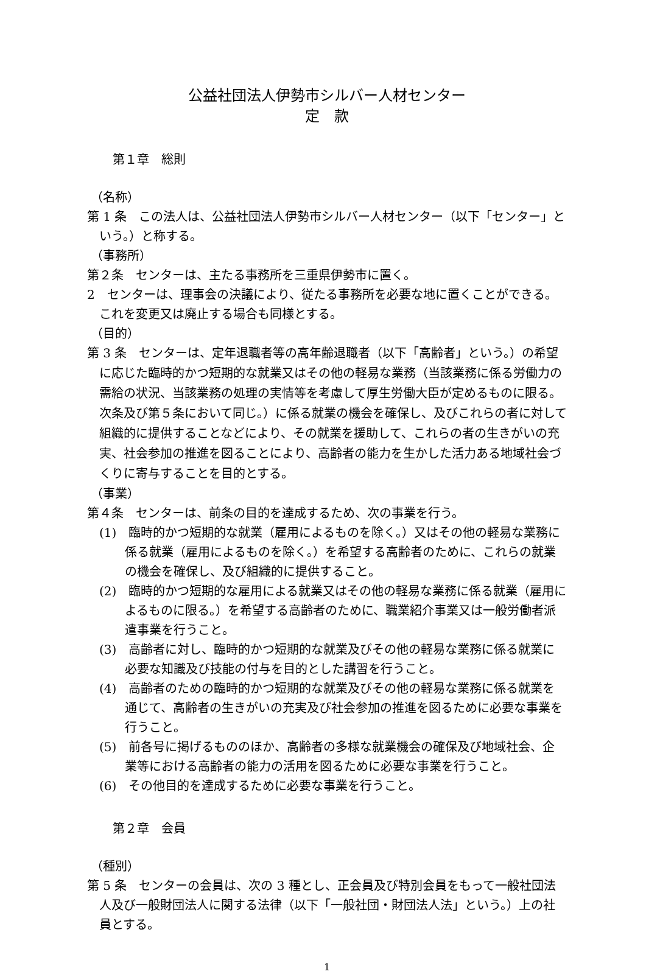公益社団法人伊勢市シルバー人材センター
定　款
第１章　総則
（名称）
第 1 条　この法人は、公益社団法人伊勢市シルバー人材センター（以下「センター」という。）と称する。
（事務所）
第２条　センターは、主たる事務所を三重県伊勢市に置く。
2　センターは、理事会の決議により、従たる事務所を必要な地に置くことができる。これを変更又は廃止する場合も同様とする。
（目的）
第 3 条　センターは、定年退職者等の高年齢退職者（以下「高齢者」という。）の希望に応じた臨時的かつ短期的な就業又はその他の軽易な業務（当該業務に係る労働力の需給の状況、当該業務の処理の実情等を考慮して厚生労働大臣が定めるものに限る。次条及び第５条において同じ。）に係る就業の機会を確保し、及びこれらの者に対して組織的に提供することなどにより、その就業を援助して、これらの者の生きがいの充実、社会参加の推進を図ることにより、高齢者の能力を生かした活力ある地域社会づくりに寄与することを目的とする。
（事業）
第４条　センターは、前条の目的を達成するため、次の事業を行う。
(1)　臨時的かつ短期的な就業（雇用によるものを除く。）又はその他の軽易な業務に係る就業（雇用によるものを除く。）を希望する高齢者のために、これらの就業の機会を確保し、及び組織的に提供すること。
(2)　臨時的かつ短期的な雇用による就業又はその他の軽易な業務に係る就業（雇用によるものに限る。）を希望する高齢者のために、職業紹介事業又は一般労働者派遣事業を行うこと。
(3)　高齢者に対し、臨時的かつ短期的な就業及びその他の軽易な業務に係る就業に必要な知識及び技能の付与を目的とした講習を行うこと。
(4)　高齢者のための臨時的かつ短期的な就業及びその他の軽易な業務に係る就業を通じて、高齢者の生きがいの充実及び社会参加の推進を図るために必要な事業を行うこと。
(5)　前各号に掲げるもののほか、高齢者の多様な就業機会の確保及び地域社会、企業等における高齢者の能力の活用を図るために必要な事業を行うこと。
(6)　その他目的を達成するために必要な事業を行うこと。
第２章　会員
（種別）
第 5 条　センターの会員は、次の 3 種とし、正会員及び特別会員をもって一般社団法人及び一般財団法人に関する法律（以下「一般社団・財団法人法」という。）上の社員とする。
1